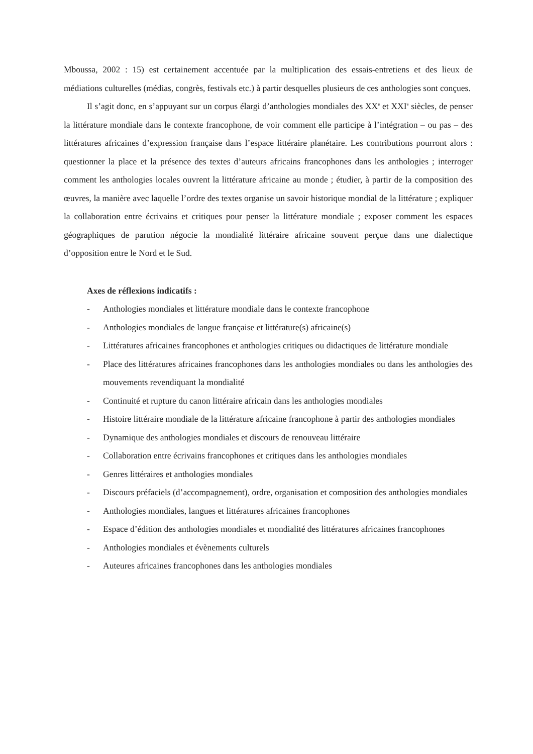Mboussa, 2002 : 15) est certainement accentuée par la multiplication des essais-entretiens et des lieux de médiations culturelles (médias, congrès, festivals etc.) à partir desquelles plusieurs de ces anthologies sont conçues.
Il s’agit donc, en s’appuyant sur un corpus élargi d’anthologies mondiales des XX<sup>e</sup> et XXI<sup>e</sup> siècles, de penser la littérature mondiale dans le contexte francophone, de voir comment elle participe à l’intégration – ou pas – des littératures africaines d’expression française dans l’espace littéraire planétaire. Les contributions pourront alors : questionner la place et la présence des textes d’auteurs africains francophones dans les anthologies ; interroger comment les anthologies locales ouvrent la littérature africaine au monde ; étudier, à partir de la composition des œuvres, la manière avec laquelle l’ordre des textes organise un savoir historique mondial de la littérature ; expliquer la collaboration entre écrivains et critiques pour penser la littérature mondiale ; exposer comment les espaces géographiques de parution négocie la mondialité littéraire africaine souvent perçue dans une dialectique d’opposition entre le Nord et le Sud.
Axes de réflexions indicatifs :
- Anthologies mondiales et littérature mondiale dans le contexte francophone
- Anthologies mondiales de langue française et littérature(s) africaine(s)
- Littératures africaines francophones et anthologies critiques ou didactiques de littérature mondiale
- Place des littératures africaines francophones dans les anthologies mondiales ou dans les anthologies des mouvements revendiquant la mondialité
- Continuité et rupture du canon littéraire africain dans les anthologies mondiales
- Histoire littéraire mondiale de la littérature africaine francophone à partir des anthologies mondiales
- Dynamique des anthologies mondiales et discours de renouveau littéraire
- Collaboration entre écrivains francophones et critiques dans les anthologies mondiales
- Genres littéraires et anthologies mondiales
- Discours préfaciels (d’accompagnement), ordre, organisation et composition des anthologies mondiales
- Anthologies mondiales, langues et littératures africaines francophones
- Espace d’édition des anthologies mondiales et mondialité des littératures africaines francophones
- Anthologies mondiales et évènements culturels
- Auteures africaines francophones dans les anthologies mondiales